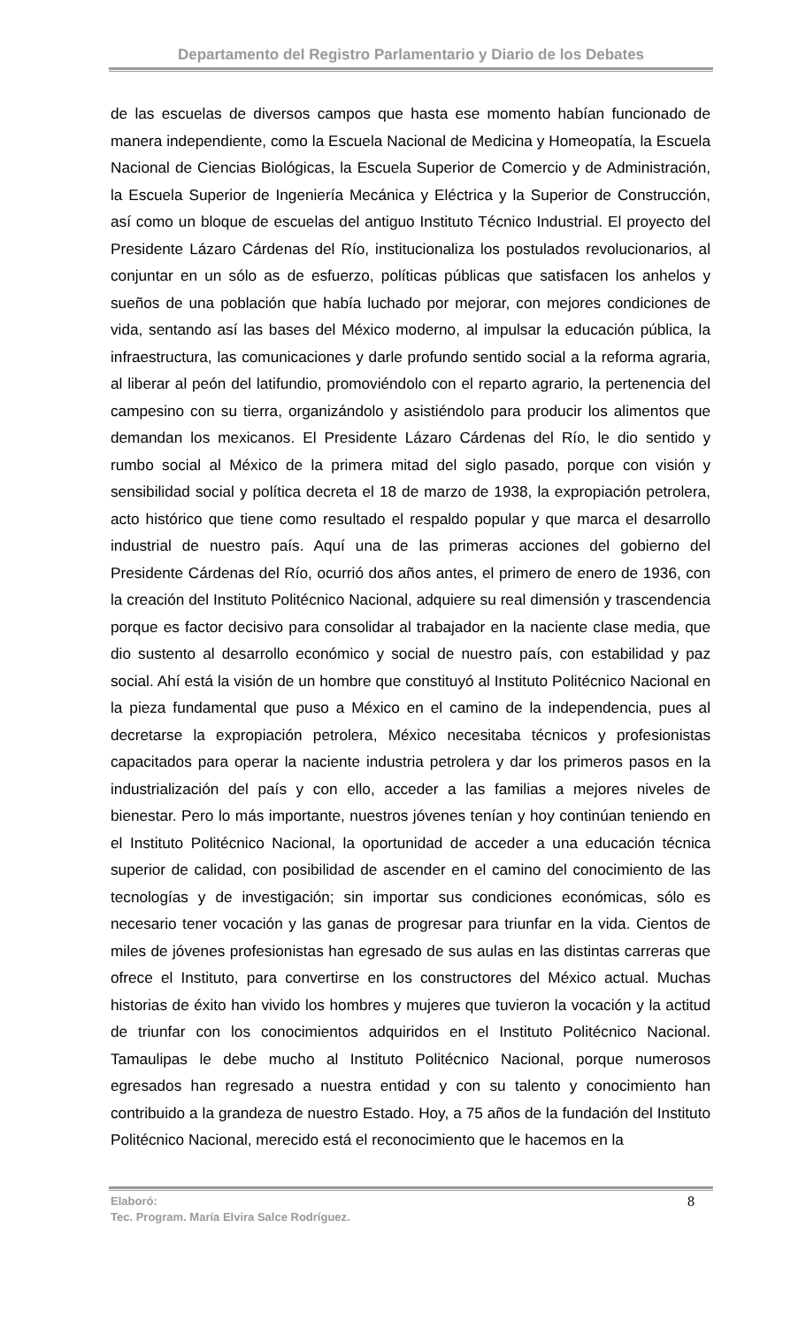Departamento del Registro Parlamentario y Diario de los Debates
de las escuelas de diversos campos que hasta ese momento habían funcionado de manera independiente, como la Escuela Nacional de Medicina y Homeopatía, la Escuela Nacional de Ciencias Biológicas, la Escuela Superior de Comercio y de Administración, la Escuela Superior de Ingeniería Mecánica y Eléctrica y la Superior de Construcción, así como un bloque de escuelas del antiguo Instituto Técnico Industrial. El proyecto del Presidente Lázaro Cárdenas del Río, institucionaliza los postulados revolucionarios, al conjuntar en un sólo as de esfuerzo, políticas públicas que satisfacen los anhelos y sueños de una población que había luchado por mejorar, con mejores condiciones de vida, sentando así las bases del México moderno, al impulsar la educación pública, la infraestructura, las comunicaciones y darle profundo sentido social a la reforma agraria, al liberar al peón del latifundio, promoviéndolo con el reparto agrario, la pertenencia del campesino con su tierra, organizándolo y asistiéndolo para producir los alimentos que demandan los mexicanos. El Presidente Lázaro Cárdenas del Río, le dio sentido y rumbo social al México de la primera mitad del siglo pasado, porque con visión y sensibilidad social y política decreta el 18 de marzo de 1938, la expropiación petrolera, acto histórico que tiene como resultado el respaldo popular y que marca el desarrollo industrial de nuestro país. Aquí una de las primeras acciones del gobierno del Presidente Cárdenas del Río, ocurrió dos años antes, el primero de enero de 1936, con la creación del Instituto Politécnico Nacional, adquiere su real dimensión y trascendencia porque es factor decisivo para consolidar al trabajador en la naciente clase media, que dio sustento al desarrollo económico y social de nuestro país, con estabilidad y paz social. Ahí está la visión de un hombre que constituyó al Instituto Politécnico Nacional en la pieza fundamental que puso a México en el camino de la independencia, pues al decretarse la expropiación petrolera, México necesitaba técnicos y profesionistas capacitados para operar la naciente industria petrolera y dar los primeros pasos en la industrialización del país y con ello, acceder a las familias a mejores niveles de bienestar. Pero lo más importante, nuestros jóvenes tenían y hoy continúan teniendo en el Instituto Politécnico Nacional, la oportunidad de acceder a una educación técnica superior de calidad, con posibilidad de ascender en el camino del conocimiento de las tecnologías y de investigación; sin importar sus condiciones económicas, sólo es necesario tener vocación y las ganas de progresar para triunfar en la vida. Cientos de miles de jóvenes profesionistas han egresado de sus aulas en las distintas carreras que ofrece el Instituto, para convertirse en los constructores del México actual. Muchas historias de éxito han vivido los hombres y mujeres que tuvieron la vocación y la actitud de triunfar con los conocimientos adquiridos en el Instituto Politécnico Nacional. Tamaulipas le debe mucho al Instituto Politécnico Nacional, porque numerosos egresados han regresado a nuestra entidad y con su talento y conocimiento han contribuido a la grandeza de nuestro Estado. Hoy, a 75 años de la fundación del Instituto Politécnico Nacional, merecido está el reconocimiento que le hacemos en la
8 Elaboró:
Tec. Program. María Elvira Salce Rodríguez.